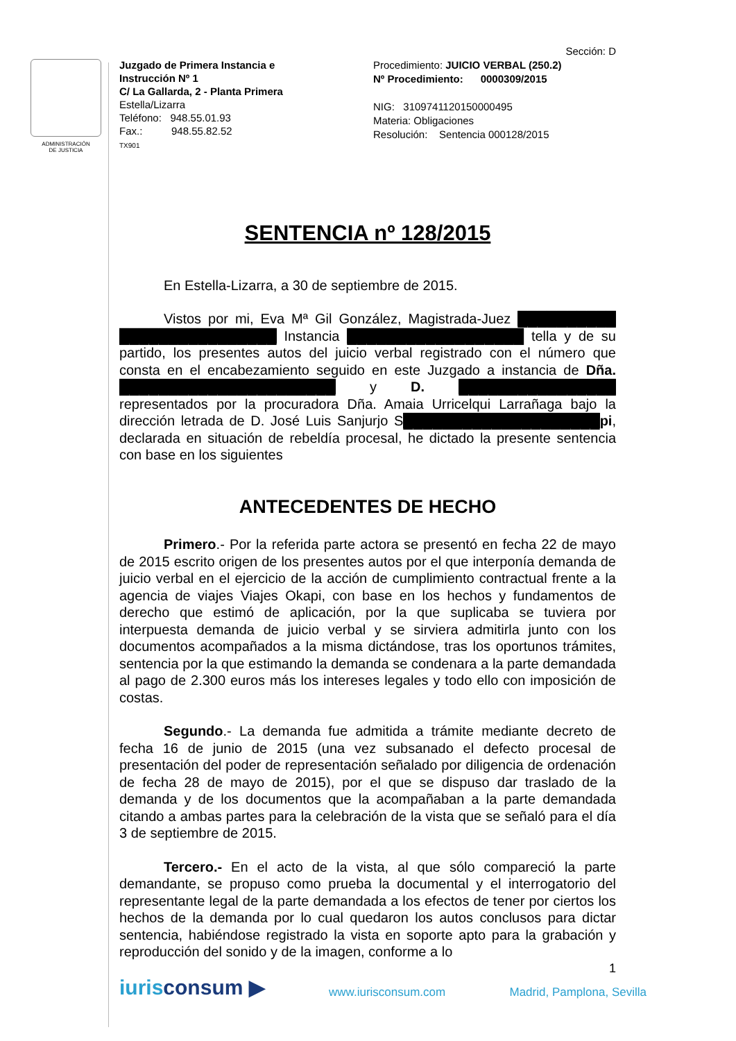ADMINISTRACIÓN
DE JUSTICIA
Juzgado de Primera Instancia e
Instrucción Nº 1
C/ La Gallarda, 2 - Planta Primera
Estella/Lizarra
Teléfono: 948.55.01.93
Fax.: 948.55.82.52
TX901
Sección: D
Procedimiento: JUICIO VERBAL (250.2)
Nº Procedimiento: 0000309/2015
NIG: 3109741120150000495
Materia: Obligaciones
Resolución: Sentencia 000128/2015
SENTENCIA nº 128/2015
En Estella-Lizarra, a 30 de septiembre de 2015.
Vistos por mi, Eva Mª Gil González, Magistrada-Juez ██████████ ████████████████ Instancia ██████████████████ tella y de su partido, los presentes autos del juicio verbal registrado con el número que consta en el encabezamiento seguido en este Juzgado a instancia de Dña. ██████████████████████ y D. ████████████████ representados por la procuradora Dña. Amaia Urricelqui Larrañaga bajo la dirección letrada de D. José Luis Sanjurjo S████████████████████pi, declarada en situación de rebeldía procesal, he dictado la presente sentencia con base en los siguientes
ANTECEDENTES DE HECHO
Primero.- Por la referida parte actora se presentó en fecha 22 de mayo de 2015 escrito origen de los presentes autos por el que interponía demanda de juicio verbal en el ejercicio de la acción de cumplimiento contractual frente a la agencia de viajes Viajes Okapi, con base en los hechos y fundamentos de derecho que estimó de aplicación, por la que suplicaba se tuviera por interpuesta demanda de juicio verbal y se sirviera admitirla junto con los documentos acompañados a la misma dictándose, tras los oportunos trámites, sentencia por la que estimando la demanda se condenara a la parte demandada al pago de 2.300 euros más los intereses legales y todo ello con imposición de costas.
Segundo.- La demanda fue admitida a trámite mediante decreto de fecha 16 de junio de 2015 (una vez subsanado el defecto procesal de presentación del poder de representación señalado por diligencia de ordenación de fecha 28 de mayo de 2015), por el que se dispuso dar traslado de la demanda y de los documentos que la acompañaban a la parte demandada citando a ambas partes para la celebración de la vista que se señaló para el día 3 de septiembre de 2015.
Tercero.- En el acto de la vista, al que sólo compareció la parte demandante, se propuso como prueba la documental y el interrogatorio del representante legal de la parte demandada a los efectos de tener por ciertos los hechos de la demanda por lo cual quedaron los autos conclusos para dictar sentencia, habiéndose registrado la vista en soporte apto para la grabación y reproducción del sonido y de la imagen, conforme a lo
1
iurisconsum ▶ www.iurisconsum.com Madrid, Pamplona, Sevilla